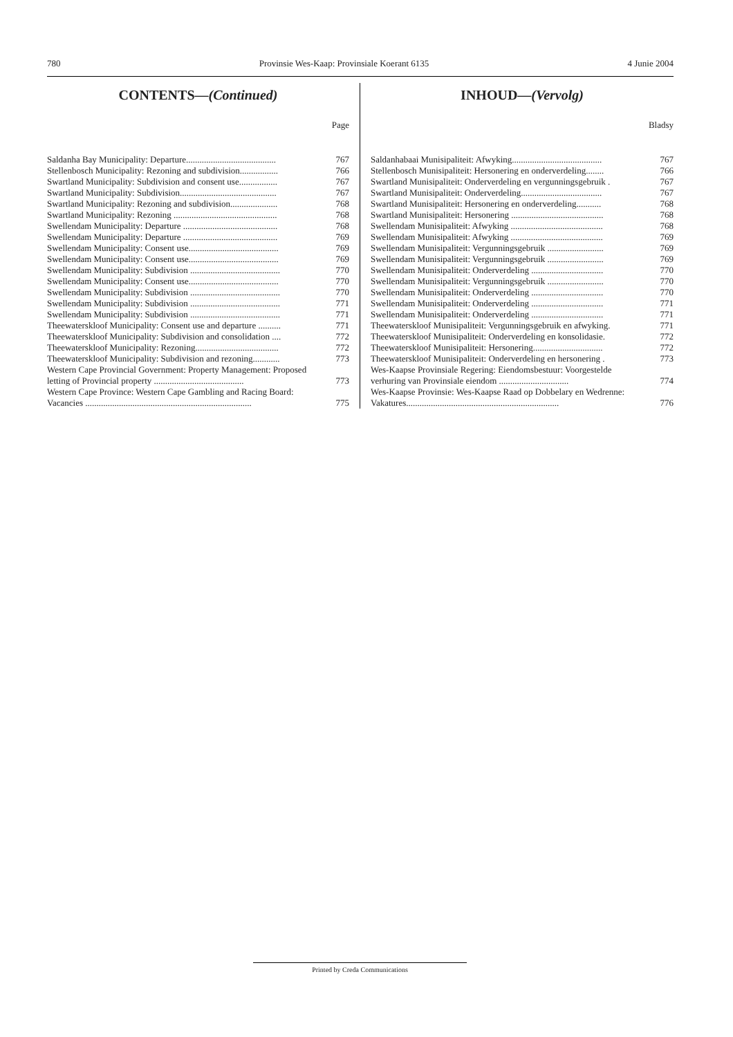780 Provinsie Wes-Kaap: Provinsiale Koerant 6135 4 Junie 2004
CONTENTS—(Continued)
Page
| Saldanha Bay Municipality: Departure........................................ | 767 |
| Stellenbosch Municipality: Rezoning and subdivision................. | 766 |
| Swartland Municipality: Subdivision and consent use................. | 767 |
| Swartland Municipality: Subdivision........................................... | 767 |
| Swartland Municipality: Rezoning and subdivision..................... | 768 |
| Swartland Municipality: Rezoning .............................................. | 768 |
| Swellendam Municipality: Departure .......................................... | 768 |
| Swellendam Municipality: Departure .......................................... | 769 |
| Swellendam Municipality: Consent use........................................ | 769 |
| Swellendam Municipality: Consent use........................................ | 769 |
| Swellendam Municipality: Subdivision ........................................ | 770 |
| Swellendam Municipality: Consent use........................................ | 770 |
| Swellendam Municipality: Subdivision ........................................ | 770 |
| Swellendam Municipality: Subdivision ........................................ | 771 |
| Swellendam Municipality: Subdivision ........................................ | 771 |
| Theewaterskloof Municipality: Consent use and departure .......... | 771 |
| Theewaterskloof Municipality: Subdivision and consolidation .... | 772 |
| Theewaterskloof Municipality: Rezoning..................................... | 772 |
| Theewaterskloof Municipality: Subdivision and rezoning............ | 773 |
| Western Cape Provincial Government: Property Management: Proposed letting of Provincial property ........................................ | 773 |
| Western Cape Province: Western Cape Gambling and Racing Board: Vacancies .......................................................................... | 775 |
INHOUD—(Vervolg)
Bladsy
| Saldanhabaai Munisipaliteit: Afwyking........................................ | 767 |
| Stellenbosch Munisipaliteit: Hersonering en onderverdeling........ | 766 |
| Swartland Munisipaliteit: Onderverdeling en vergunningsgebruik . | 767 |
| Swartland Munisipaliteit: Onderverdeling.................................... | 767 |
| Swartland Munisipaliteit: Hersonering en onderverdeling........... | 768 |
| Swartland Munisipaliteit: Hersonering ......................................... | 768 |
| Swellendam Munisipaliteit: Afwyking ......................................... | 768 |
| Swellendam Munisipaliteit: Afwyking ......................................... | 769 |
| Swellendam Munisipaliteit: Vergunningsgebruik ......................... | 769 |
| Swellendam Munisipaliteit: Vergunningsgebruik ......................... | 769 |
| Swellendam Munisipaliteit: Onderverdeling ................................ | 770 |
| Swellendam Munisipaliteit: Vergunningsgebruik ......................... | 770 |
| Swellendam Munisipaliteit: Onderverdeling ................................ | 770 |
| Swellendam Munisipaliteit: Onderverdeling ................................ | 771 |
| Swellendam Munisipaliteit: Onderverdeling ................................ | 771 |
| Theewaterskloof Munisipaliteit: Vergunningsgebruik en afwyking. | 771 |
| Theewaterskloof Munisipaliteit: Onderverdeling en konsolidasie. | 772 |
| Theewaterskloof Munisipaliteit: Hersonering............................... | 772 |
| Theewaterskloof Munisipaliteit: Onderverdeling en hersonering . | 773 |
| Wes-Kaapse Provinsiale Regering: Eiendomsbestuur: Voorgestelde verhuring van Provinsiale eiendom ............................... | 774 |
| Wes-Kaapse Provinsie: Wes-Kaapse Raad op Dobbelary en Wedrenne: Vakatures.................................................................... | 776 |
Printed by Creda Communications